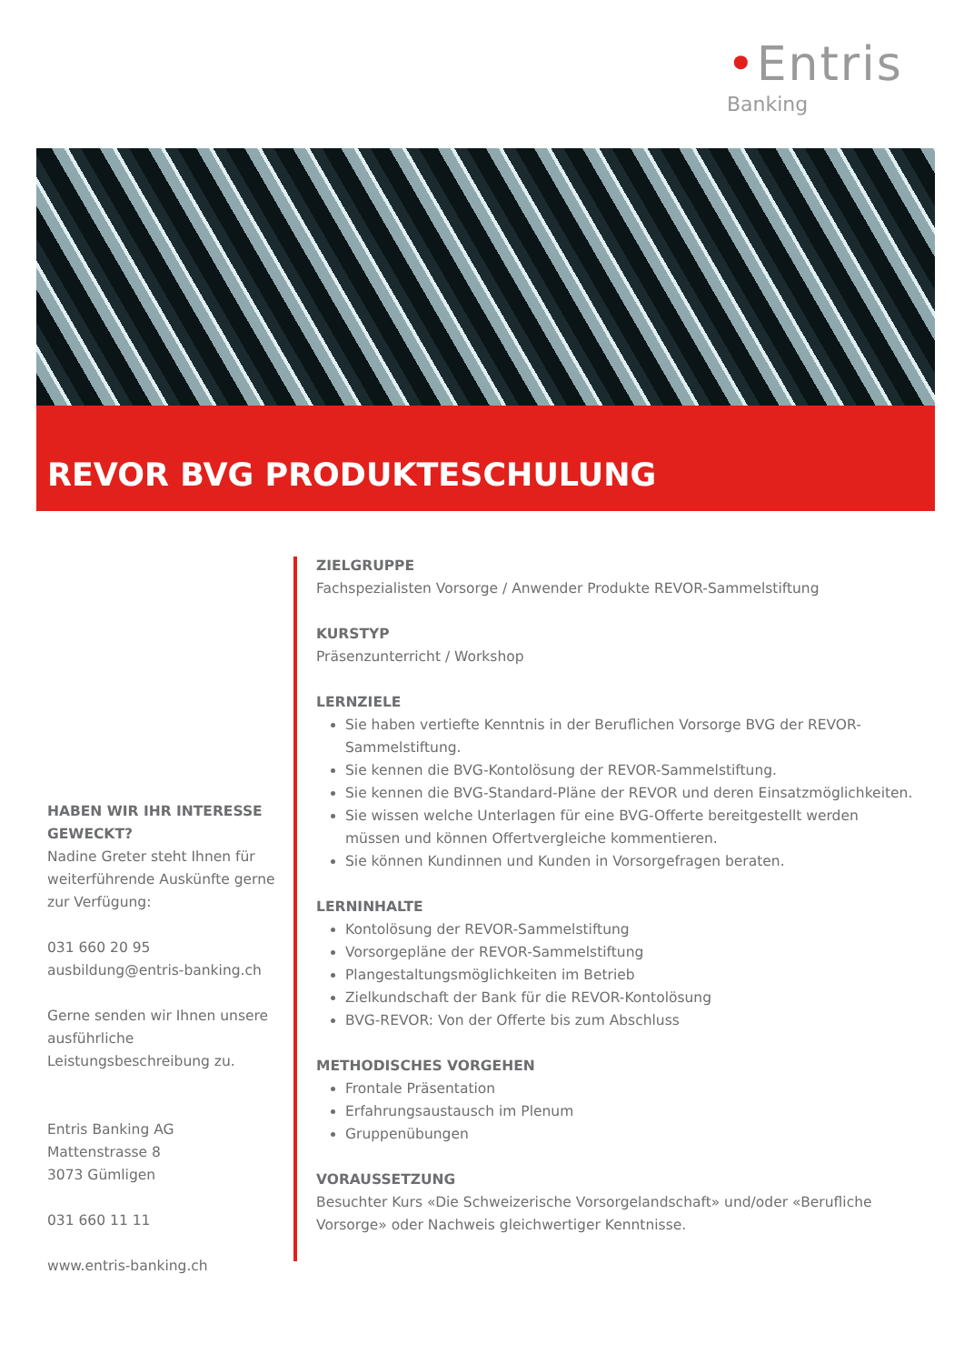•Entris
Banking
REVOR BVG PRODUKTESCHULUNG
HABEN WIR IHR INTERESSE GEWECKT?
Nadine Greter steht Ihnen für weiterführende Auskünfte gerne zur Verfügung:
031 660 20 95
ausbildung@entris-banking.ch
Gerne senden wir Ihnen unsere ausführliche Leistungsbeschreibung zu.
Entris Banking AG
Mattenstrasse 8
3073 Gümligen
031 660 11 11
www.entris-banking.ch
ZIELGRUPPE
Fachspezialisten Vorsorge / Anwender Produkte REVOR-Sammelstiftung
KURSTYP
Präsenzunterricht / Workshop
LERNZIELE
Sie haben vertiefte Kenntnis in der Beruflichen Vorsorge BVG der REVOR-Sammelstiftung.
Sie kennen die BVG-Kontolösung der REVOR-Sammelstiftung.
Sie kennen die BVG-Standard-Pläne der REVOR und deren Einsatzmöglichkeiten.
Sie wissen welche Unterlagen für eine BVG-Offerte bereitgestellt werden müssen und können Offertvergleiche kommentieren.
Sie können Kundinnen und Kunden in Vorsorgefragen beraten.
LERNINHALTE
Kontolösung der REVOR-Sammelstiftung
Vorsorgepläne der REVOR-Sammelstiftung
Plangestaltungsmöglichkeiten im Betrieb
Zielkundschaft der Bank für die REVOR-Kontolösung
BVG-REVOR: Von der Offerte bis zum Abschluss
METHODISCHES VORGEHEN
Frontale Präsentation
Erfahrungsaustausch im Plenum
Gruppenübungen
VORAUSSETZUNG
Besuchter Kurs «Die Schweizerische Vorsorgelandschaft» und/oder «Berufliche Vorsorge» oder Nachweis gleichwertiger Kenntnisse.